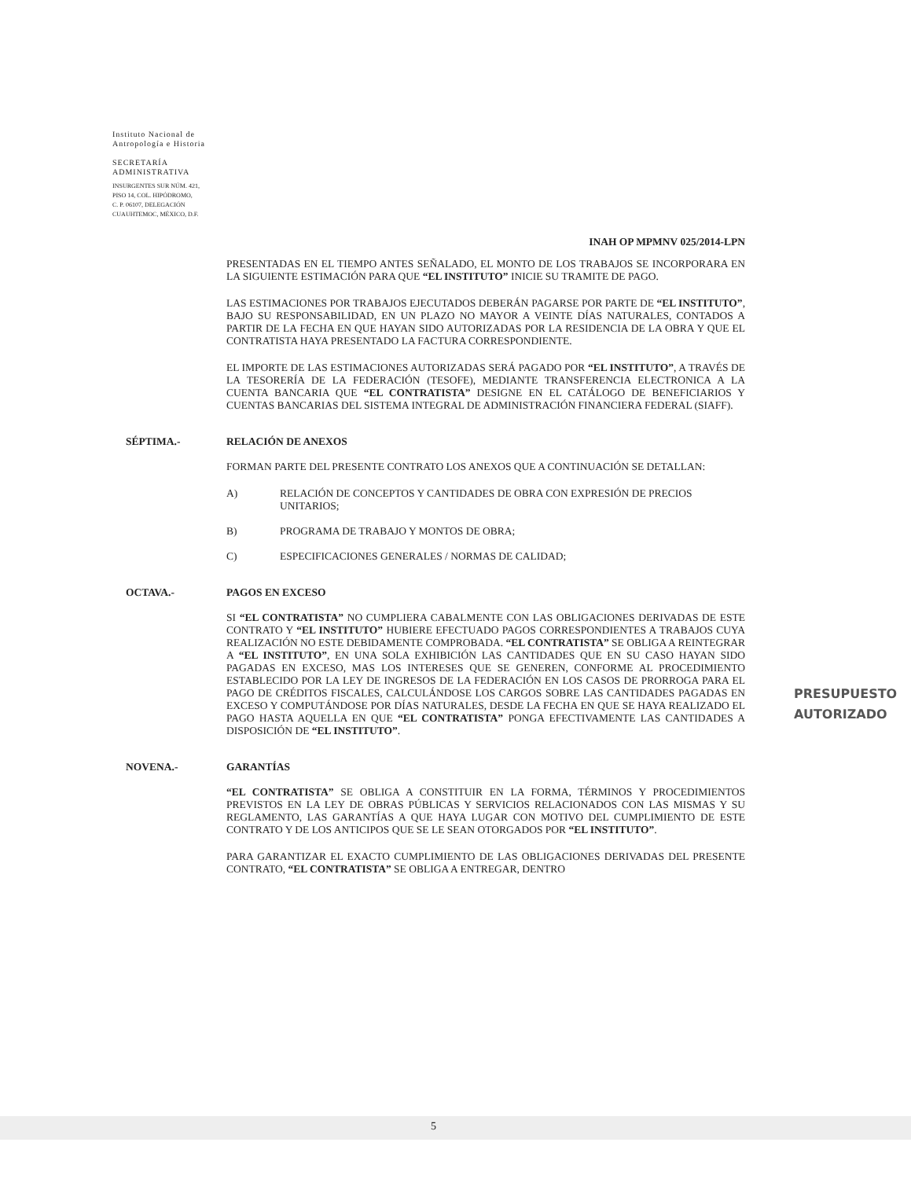Instituto Nacional de
Antropología e Historia
SECRETARÍA
ADMINISTRATIVA
INSURGENTES SUR NÚM. 421,
PISO 14, COL. HIPÓDROMO,
C. P. 06107, DELEGACIÓN
CUAUHTEMOC, MÉXICO, D.F.
INAH OP MPMNV 025/2014-LPN
PRESENTADAS EN EL TIEMPO ANTES SEÑALADO, EL MONTO DE LOS TRABAJOS SE INCORPORARA EN LA SIGUIENTE ESTIMACIÓN PARA QUE “EL INSTITUTO” INICIE SU TRAMITE DE PAGO.
LAS ESTIMACIONES POR TRABAJOS EJECUTADOS DEBERÁN PAGARSE POR PARTE DE “EL INSTITUTO”, BAJO SU RESPONSABILIDAD, EN UN PLAZO NO MAYOR A VEINTE DÍAS NATURALES, CONTADOS A PARTIR DE LA FECHA EN QUE HAYAN SIDO AUTORIZADAS POR LA RESIDENCIA DE LA OBRA Y QUE EL CONTRATISTA HAYA PRESENTADO LA FACTURA CORRESPONDIENTE.
EL IMPORTE DE LAS ESTIMACIONES AUTORIZADAS SERÁ PAGADO POR “EL INSTITUTO”, A TRAVÉS DE LA TESORERÍA DE LA FEDERACIÓN (TESOFE), MEDIANTE TRANSFERENCIA ELECTRONICA A LA CUENTA BANCARIA QUE “EL CONTRATISTA” DESIGNE EN EL CATÁLOGO DE BENEFICIARIOS Y CUENTAS BANCARIAS DEL SISTEMA INTEGRAL DE ADMINISTRACIÓN FINANCIERA FEDERAL (SIAFF).
SÉPTIMA.- RELACIÓN DE ANEXOS
FORMAN PARTE DEL PRESENTE CONTRATO LOS ANEXOS QUE A CONTINUACIÓN SE DETALLAN:
A) RELACIÓN DE CONCEPTOS Y CANTIDADES DE OBRA CON EXPRESIÓN DE PRECIOS UNITARIOS;
B) PROGRAMA DE TRABAJO Y MONTOS DE OBRA;
C) ESPECIFICACIONES GENERALES / NORMAS DE CALIDAD;
OCTAVA.- PAGOS EN EXCESO
SI “EL CONTRATISTA” NO CUMPLIERA CABALMENTE CON LAS OBLIGACIONES DERIVADAS DE ESTE CONTRATO Y “EL INSTITUTO” HUBIERE EFECTUADO PAGOS CORRESPONDIENTES A TRABAJOS CUYA REALIZACIÓN NO ESTE DEBIDAMENTE COMPROBADA. “EL CONTRATISTA” SE OBLIGA A REINTEGRAR A “EL INSTITUTO”, EN UNA SOLA EXHIBICIÓN LAS CANTIDADES QUE EN SU CASO HAYAN SIDO PAGADAS EN EXCESO, MAS LOS INTERESES QUE SE GENEREN, CONFORME AL PROCEDIMIENTO ESTABLECIDO POR LA LEY DE INGRESOS DE LA FEDERACIÓN EN LOS CASOS DE PRORROGA PARA EL PAGO DE CRÉDITOS FISCALES, CALCULÁNDOSE LOS CARGOS SOBRE LAS CANTIDADES PAGADAS EN EXCESO Y COMPUTÁNDOSE POR DÍAS NATURALES, DESDE LA FECHA EN QUE SE HAYA REALIZADO EL PAGO HASTA AQUELLA EN QUE “EL CONTRATISTA” PONGA EFECTIVAMENTE LAS CANTIDADES A DISPOSICIÓN DE “EL INSTITUTO”.
NOVENA.- GARANTÍAS
“EL CONTRATISTA” SE OBLIGA A CONSTITUIR EN LA FORMA, TÉRMINOS Y PROCEDIMIENTOS PREVISTOS EN LA LEY DE OBRAS PÚBLICAS Y SERVICIOS RELACIONADOS CON LAS MISMAS Y SU REGLAMENTO, LAS GARANTÍAS A QUE HAYA LUGAR CON MOTIVO DEL CUMPLIMIENTO DE ESTE CONTRATO Y DE LOS ANTICIPOS QUE SE LE SEAN OTORGADOS POR “EL INSTITUTO”.
PARA GARANTIZAR EL EXACTO CUMPLIMIENTO DE LAS OBLIGACIONES DERIVADAS DEL PRESENTE CONTRATO, “EL CONTRATISTA” SE OBLIGA A ENTREGAR, DENTRO
PRESUPUESTO
AUTORIZADO
5